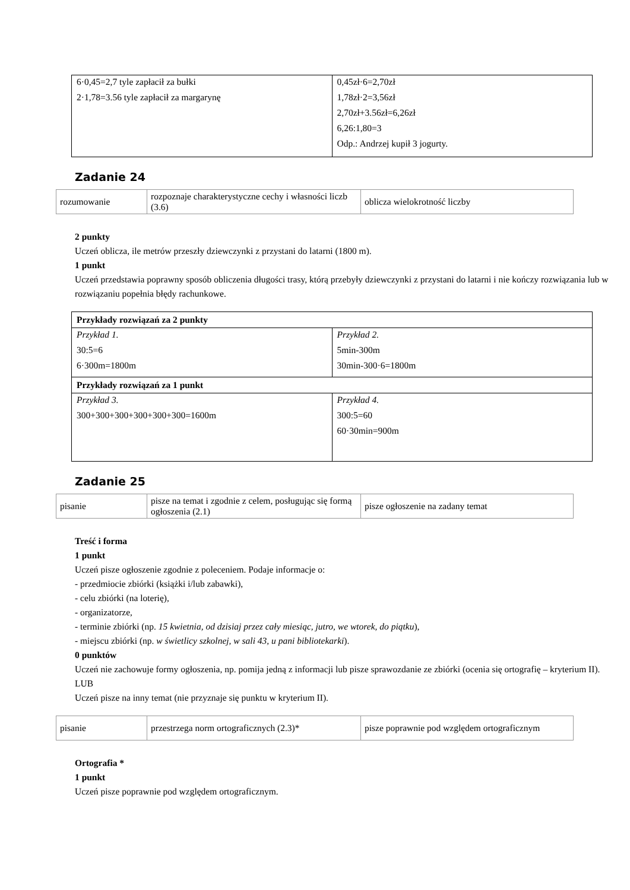| 6·0,45=2,7 tyle zapłacił za bułki 2·1,78=3.56 tyle zapłacił za margarynę | 0,45zł·6=2,70zł 1,78zł·2=3,56zł 2,70zł+3.56zł=6,26zł 6,26:1,80=3 Odp.: Andrzej kupił 3 jogurty. |
Zadanie 24
| rozumowanie | rozpoznaje charakterystyczne cechy i własności liczb (3.6) | oblicza wielokrotność liczby |
2 punkty
Uczeń oblicza, ile metrów przeszły dziewczynki z przystani do latarni (1800 m).
1 punkt
Uczeń przedstawia poprawny sposób obliczenia długości trasy, którą przebyły dziewczynki z przystani do latarni i nie kończy rozwiązania lub w rozwiązaniu popełnia błędy rachunkowe.
| Przykłady rozwiązań za 2 punkty | |
| Przykład 1. 30:5=6 6·300m=1800m | Przykład 2. 5min-300m 30min-300·6=1800m |
| Przykłady rozwiązań za 1 punkt | |
| Przykład 3. 300+300+300+300+300+300=1600m | Przykład 4. 300:5=60 60·30min=900m |
Zadanie 25
| pisanie | pisze na temat i zgodnie z celem, posługując się formą ogłoszenia (2.1) | pisze ogłoszenie na zadany temat |
Treść i forma
1 punkt
Uczeń pisze ogłoszenie zgodnie z poleceniem. Podaje informacje o:
- przedmiocie zbiórki (książki i/lub zabawki),
- celu zbiórki (na loterię),
- organizatorze,
- terminie zbiórki (np. 15 kwietnia, od dzisiaj przez cały miesiąc, jutro, we wtorek, do piątku),
- miejscu zbiórki (np. w świetlicy szkolnej, w sali 43, u pani bibliotekarki).
0 punktów
Uczeń nie zachowuje formy ogłoszenia, np. pomija jedną z informacji lub pisze sprawozdanie ze zbiórki (ocenia się ortografię – kryterium II).
LUB
Uczeń pisze na inny temat (nie przyznaje się punktu w kryterium II).
| pisanie | przestrzega norm ortograficznych (2.3)* | pisze poprawnie pod względem ortograficznym |
Ortografia *
1 punkt
Uczeń pisze poprawnie pod względem ortograficznym.